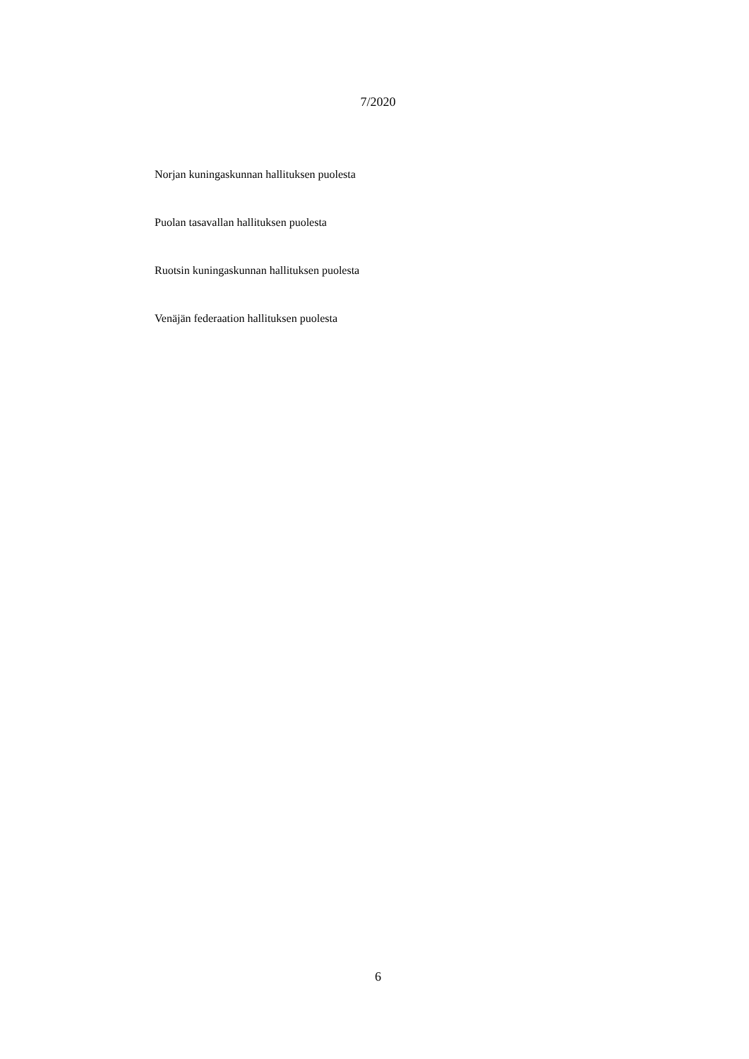7/2020
Norjan kuningaskunnan hallituksen puolesta
Puolan tasavallan hallituksen puolesta
Ruotsin kuningaskunnan hallituksen puolesta
Venäjän federaation hallituksen puolesta
6